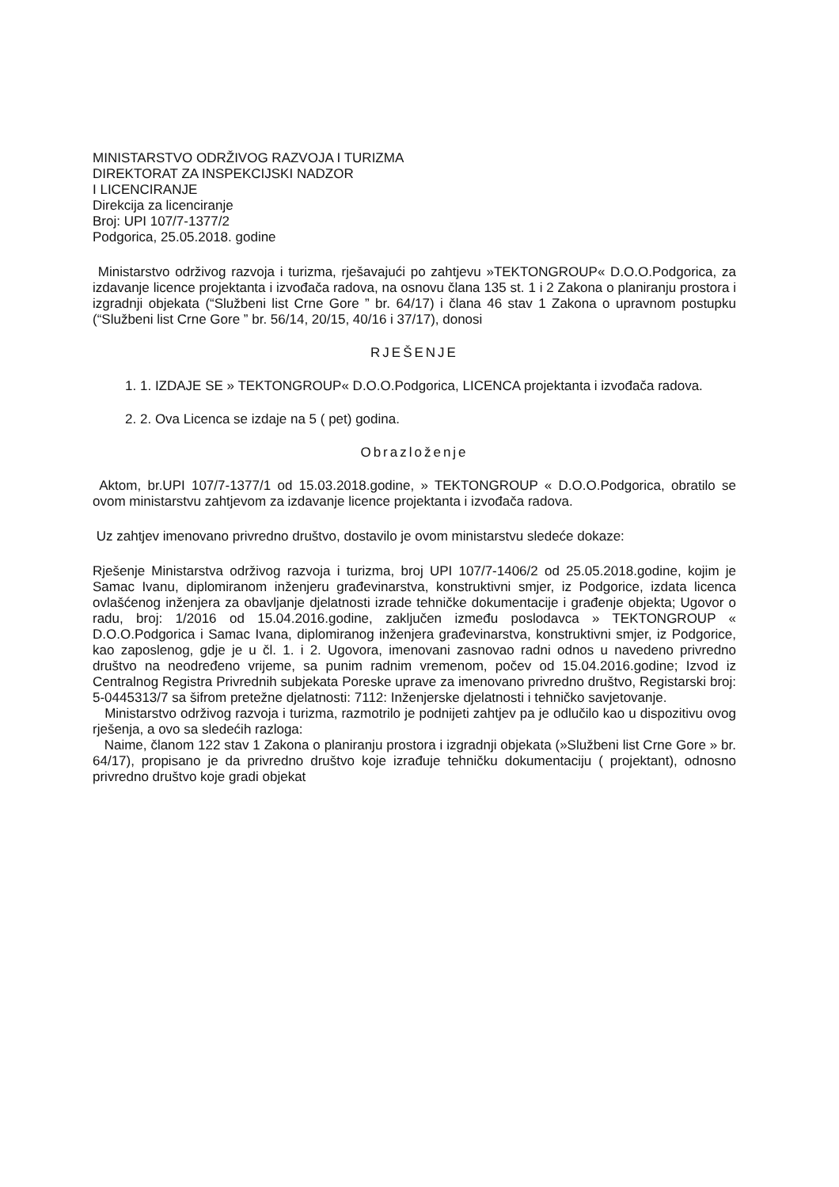MINISTARSTVO ODRŽIVOG RAZVOJA I TURIZMA
DIREKTORAT ZA INSPEKCIJSKI NADZOR
I LICENCIRANJE
Direkcija za licenciranje
Broj: UPI 107/7-1377/2
Podgorica, 25.05.2018. godine
Ministarstvo održivog razvoja i turizma, rješavajući po zahtjevu »TEKTONGROUP« D.O.O.Podgorica, za izdavanje licence projektanta i izvođača radova, na osnovu člana 135 st. 1 i 2 Zakona o planiranju prostora i izgradnji objekata (“Službeni list Crne Gore ” br. 64/17) i člana 46 stav 1 Zakona o upravnom postupku (“Službeni list Crne Gore ” br. 56/14, 20/15, 40/16 i 37/17), donosi
RJEŠENJE
1. 1. IZDAJE SE » TEKTONGROUP« D.O.O.Podgorica, LICENCA projektanta i izvođača radova.
2. 2. Ova Licenca se izdaje na 5 ( pet) godina.
Obrazloženje
Aktom, br.UPI 107/7-1377/1 od 15.03.2018.godine, » TEKTONGROUP « D.O.O.Podgorica, obratilo se ovom ministarstvu zahtjevom za izdavanje licence projektanta i izvođača radova.
Uz zahtjev imenovano privredno društvo, dostavilo je ovom ministarstvu sledeće dokaze:
Rješenje Ministarstva održivog razvoja i turizma, broj UPI 107/7-1406/2 od 25.05.2018.godine, kojim je Samac Ivanu, diplomiranom inženjeru građevinarstva, konstruktivni smjer, iz Podgorice, izdata licenca ovlašćenog inženjera za obavljanje djelatnosti izrade tehničke dokumentacije i građenje objekta; Ugovor o radu, broj: 1/2016 od 15.04.2016.godine, zaključen između poslodavca » TEKTONGROUP « D.O.O.Podgorica i Samac Ivana, diplomiranog inženjera građevinarstva, konstruktivni smjer, iz Podgorice, kao zaposlenog, gdje je u čl. 1. i 2. Ugovora, imenovani zasnovao radni odnos u navedeno privredno društvo na neodređeno vrijeme, sa punim radnim vremenom, počev od 15.04.2016.godine; Izvod iz Centralnog Registra Privrednih subjekata Poreske uprave za imenovano privredno društvo, Registarski broj: 5-0445313/7 sa šifrom pretežne djelatnosti: 7112: Inženjerske djelatnosti i tehničko savjetovanje.
Ministarstvo održivog razvoja i turizma, razmotrilo je podnijeti zahtjev pa je odlučilo kao u dispozitivu ovog rješenja, a ovo sa sledećih razloga:
Naime, članom 122 stav 1 Zakona o planiranju prostora i izgradnji objekata (»Službeni list Crne Gore » br. 64/17), propisano je da privredno društvo koje izrađuje tehničku dokumentaciju ( projektant), odnosno privredno društvo koje gradi objekat